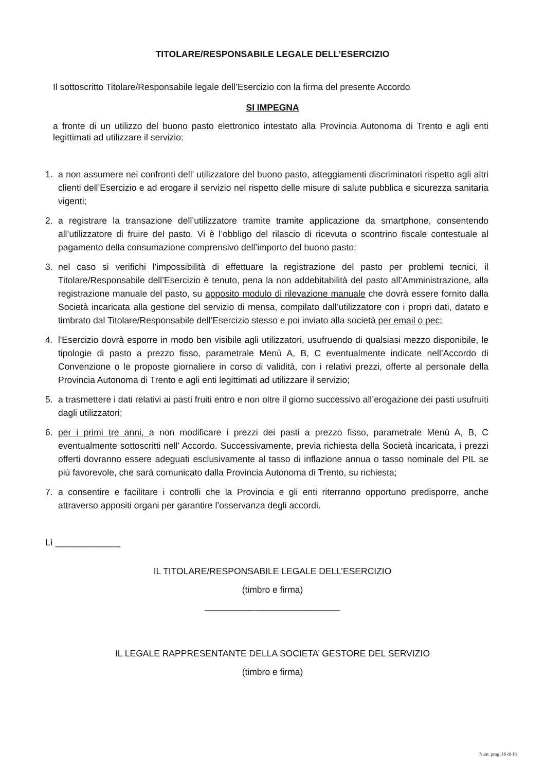TITOLARE/RESPONSABILE LEGALE DELL’ESERCIZIO
Il sottoscritto Titolare/Responsabile legale dell’Esercizio con la firma del presente Accordo
SI IMPEGNA
a fronte di un utilizzo del buono pasto elettronico intestato alla Provincia Autonoma di Trento e agli enti legittimati ad utilizzare il servizio:
1. a non assumere nei confronti dell’ utilizzatore del buono pasto, atteggiamenti discriminatori rispetto agli altri clienti dell’Esercizio e ad erogare il servizio nel rispetto delle misure di salute pubblica e sicurezza sanitaria vigenti;
2. a registrare la transazione dell’utilizzatore tramite tramite applicazione da smartphone, consentendo all’utilizzatore di fruire del pasto. Vi è l’obbligo del rilascio di ricevuta o scontrino fiscale contestuale al pagamento della consumazione comprensivo dell’importo del buono pasto;
3. nel caso si verifichi l’impossibilità di effettuare la registrazione del pasto per problemi tecnici, il Titolare/Responsabile dell’Esercizio è tenuto, pena la non addebitabilità del pasto all’Amministrazione, alla registrazione manuale del pasto, su apposito modulo di rilevazione manuale che dovrà essere fornito dalla Società incaricata alla gestione del servizio di mensa, compilato dall’utilizzatore con i propri dati, datato e timbrato dal Titolare/Responsabile dell’Esercizio stesso e poi inviato alla società per email o pec;
4. l'Esercizio dovrà esporre in modo ben visibile agli utilizzatori, usufruendo di qualsiasi mezzo disponibile, le tipologie di pasto a prezzo fisso, parametrale Menù A, B, C eventualmente indicate nell’Accordo di Convenzione o le proposte giornaliere in corso di validità, con i relativi prezzi, offerte al personale della Provincia Autonoma di Trento e agli enti legittimati ad utilizzare il servizio;
5. a trasmettere i dati relativi ai pasti fruiti entro e non oltre il giorno successivo all’erogazione dei pasti usufruiti dagli utilizzatori;
6. per i primi tre anni, a non modificare i prezzi dei pasti a prezzo fisso, parametrale Menù A, B, C eventualmente sottoscritti nell’ Accordo. Successivamente, previa richiesta della Società incaricata, i prezzi offerti dovranno essere adeguati esclusivamente al tasso di inflazione annua o tasso nominale del PIL se più favorevole, che sarà comunicato dalla Provincia Autonoma di Trento, su richiesta;
7. a consentire e facilitare i controlli che la Provincia e gli enti riterranno opportuno predisporre, anche attraverso appositi organi per garantire l’osservanza degli accordi.
Lì _____________
IL TITOLARE/RESPONSABILE LEGALE DELL’ESERCIZIO
(timbro e firma)
___________________________
IL LEGALE RAPPRESENTANTE DELLA SOCIETA’ GESTORE DEL SERVIZIO
(timbro e firma)
Num. prog. 16 di 18